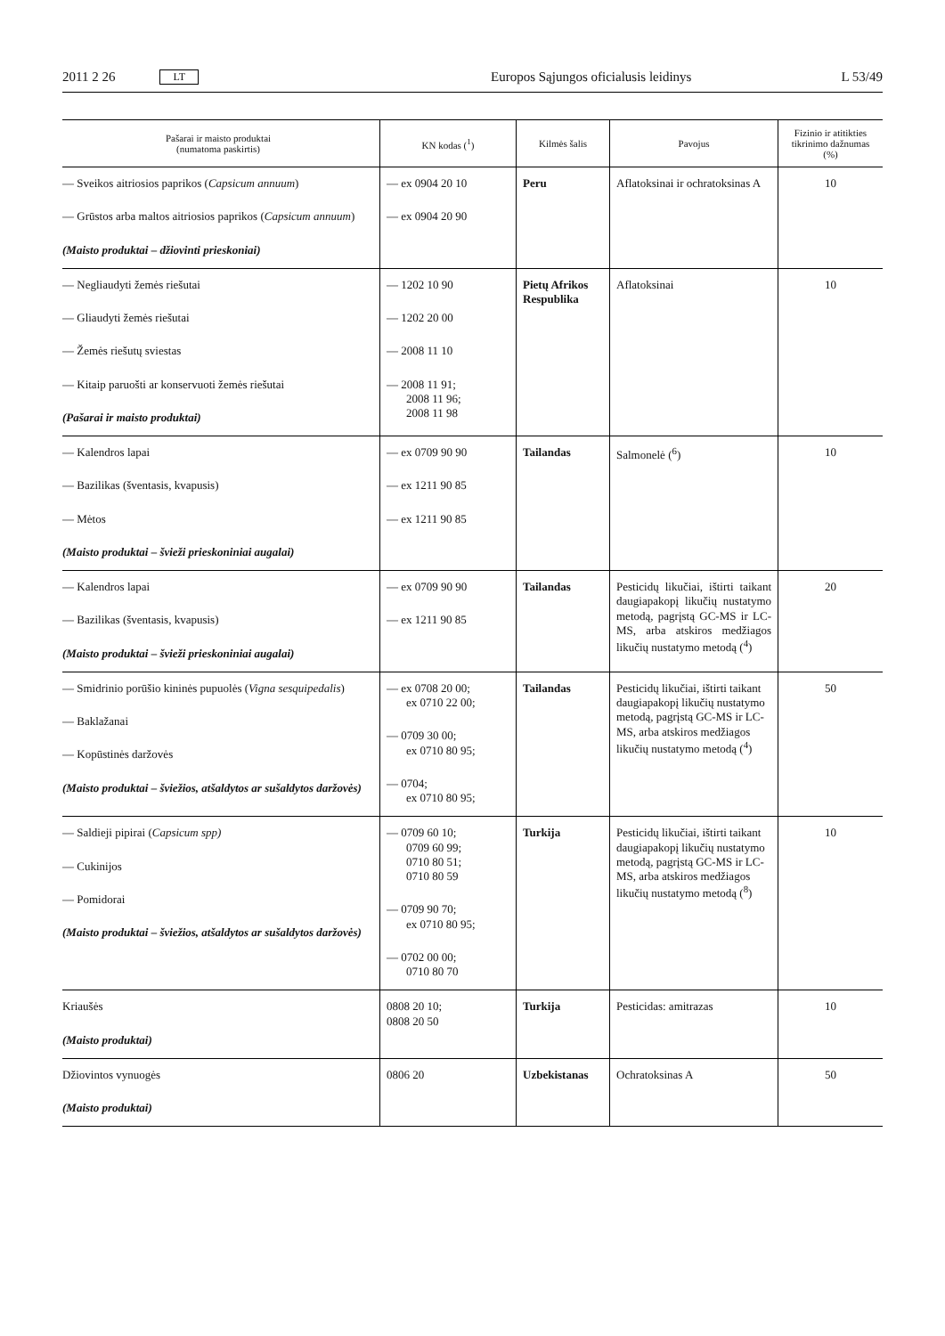2011 2 26 LT Europos Sąjungos oficialusis leidinys L 53/49
| Pašarai ir maisto produktai (numatoma paskirtis) | KN kodas (<sup>1</sup>) | Kilmės šalis | Pavojus | Fizinio ir atitikties tikrinimo dažnumas (%) |
| --- | --- | --- | --- | --- |
| — Sveikos aitriosios paprikos ( Capsicum annuum ) — Grūstos arba maltos aitriosios paprikos ( Capsicum annuum ) (Maisto produktai – džiovinti prieskoniai) | — ex 0904 20 10 — ex 0904 20 90 | Peru | Aflatoksinai ir ochratoksinas A | 10 |
| — Negliaudyti žemės riešutai — Gliaudyti žemės riešutai — Žemės riešutų sviestas — Kitaip paruošti ar konservuoti žemės riešutai (Pašarai ir maisto produktai) | — 1202 10 90 — 1202 20 00 — 2008 11 10 — 2008 11 91; 2008 11 96; 2008 11 98 | Pietų Afrikos Respublika | Aflatoksinai | 10 |
| — Kalendros lapai — Bazilikas (šventasis, kvapusis) — Mėtos (Maisto produktai – švieži prieskoniniai augalai) | — ex 0709 90 90 — ex 1211 90 85 — ex 1211 90 85 | Tailandas | Salmonelė (<sup>6</sup>) | 10 |
| — Kalendros lapai — Bazilikas (šventasis, kvapusis) (Maisto produktai – švieži prieskoniniai augalai) | — ex 0709 90 90 — ex 1211 90 85 | Tailandas | Pesticidų likučiai, ištirti taikant daugiapakopį likučių nustatymo metodą, pagrįstą GC-MS ir LC-MS, arba atskiros medžiagos likučių nustatymo metodą (<sup>4</sup>) | 20 |
| — Smidrinio porūšio kininės pupuolės ( Vigna sesquipedalis ) — Baklažanai — Kopūstinės daržovės (Maisto produktai – šviežios, atšaldytos ar sušaldytos daržovės) | — ex 0708 20 00; ex 0710 22 00; — 0709 30 00; ex 0710 80 95; — 0704; ex 0710 80 95; | Tailandas | Pesticidų likučiai, ištirti taikant daugiapakopį likučių nustatymo metodą, pagrįstą GC-MS ir LC-MS, arba atskiros medžiagos likučių nustatymo metodą (<sup>4</sup>) | 50 |
| — Saldieji pipirai ( Capsicum spp) — Cukinijos — Pomidorai (Maisto produktai – šviežios, atšaldytos ar sušaldytos daržovės) | — 0709 60 10; 0709 60 99; 0710 80 51; 0710 80 59 — 0709 90 70; ex 0710 80 95; — 0702 00 00; 0710 80 70 | Turkija | Pesticidų likučiai, ištirti taikant daugiapakopį likučių nustatymo metodą, pagrįstą GC-MS ir LC-MS, arba atskiros medžiagos likučių nustatymo metodą (<sup>8</sup>) | 10 |
| Kriaušės (Maisto produktai) | 0808 20 10; 0808 20 50 | Turkija | Pesticidas: amitrazas | 10 |
| Džiovintos vynuogės (Maisto produktai) | 0806 20 | Uzbekistanas | Ochratoksinas A | 50 |